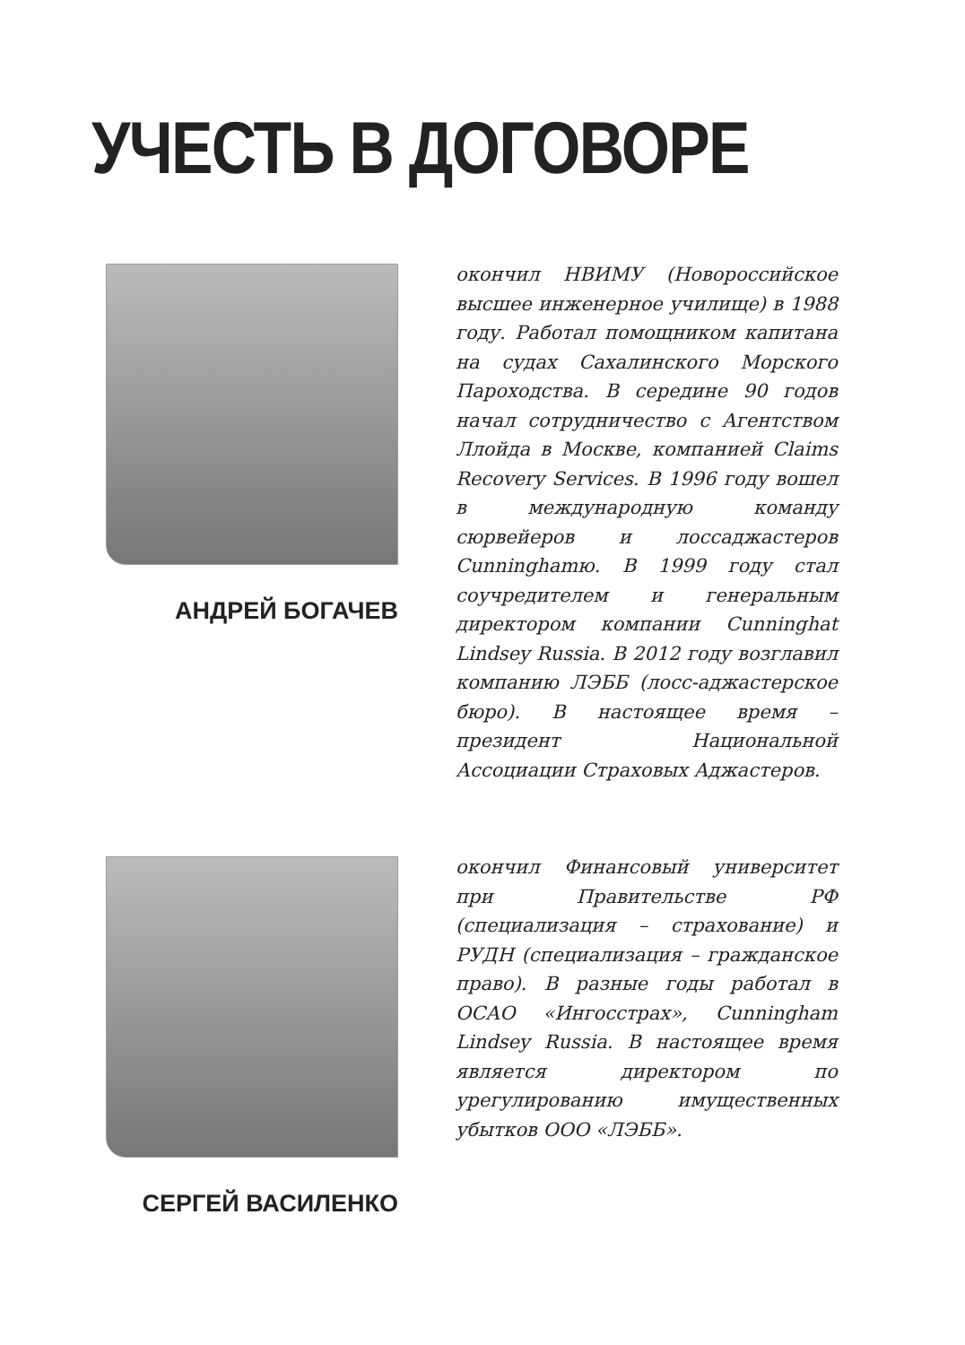УЧЕСТЬ В ДОГОВОРЕ
АНДРЕЙ БОГАЧЕВ
окончил НВИМУ (Новороссийское высшее инженерное училище) в 1988 году. Работал помощником капитана на судах Сахалинского Морского Пароходства. В середине 90 годов начал сотрудничество с Агентством Ллойда в Москве, компанией Claims Recovery Services. В 1996 году вошел в международную команду сюрвейеров и лоссаджастеров Cunninghamю. В 1999 году стал соучредителем и генеральным директором компании Cunninghat Lindsey Russia. В 2012 году возглавил компанию ЛЭББ (лосс-аджастерское бюро). В настоящее время – президент Национальной Ассоциации Страховых Аджастеров.
СЕРГЕЙ ВАСИЛЕНКО
окончил Финансовый университет при Правительстве РФ (специализация – страхование) и РУДН (специализация – гражданское право). В разные годы работал в ОСАО «Ингосстрах», Cunningham Lindsey Russia. В настоящее время является директором по урегулированию имущественных убытков ООО «ЛЭББ».